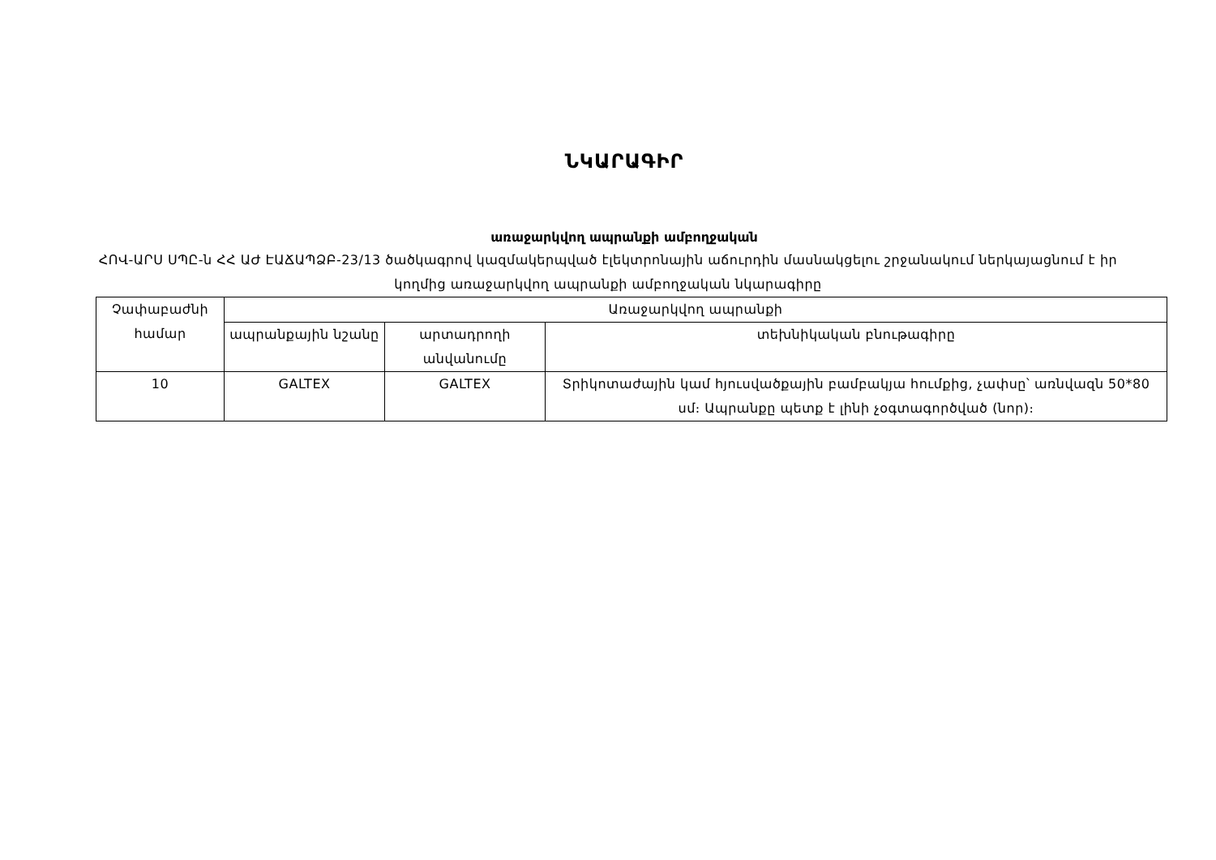ՆԿԱՐԱԳԻՐ
առաջարկվող ապրանքի ամբողջական
ՀՈՎ-ԱՐՍ ՍՊԸ-ն ՀՀ ԱԺ ԷԱՃԱՊՁԲ-23/13 ծածկագրով կազմակերպված էլեկտրոնային աճուրդին մասնակցելու շրջանակում ներկայացնում է իր կողմից առաջարկվող ապրանքի ամբողջական նկարագիրը
| Չափաբաժնի համար | Առաջարկվող ապրանքի | | |
| --- | --- | --- | --- |
| | ապրանքային նշանը | արտադրողի անվանումը | տեխնիկական բնութագիրը |
| 10 | GALTEX | GALTEX | Տրիկոտաժային կամ հյուսվածքային բամբակյա հումքից, չափսը՝ առնվազն 50*80 սմ։ Ապրանքը պետք է լինի չօգտագործված (նոր)։ |